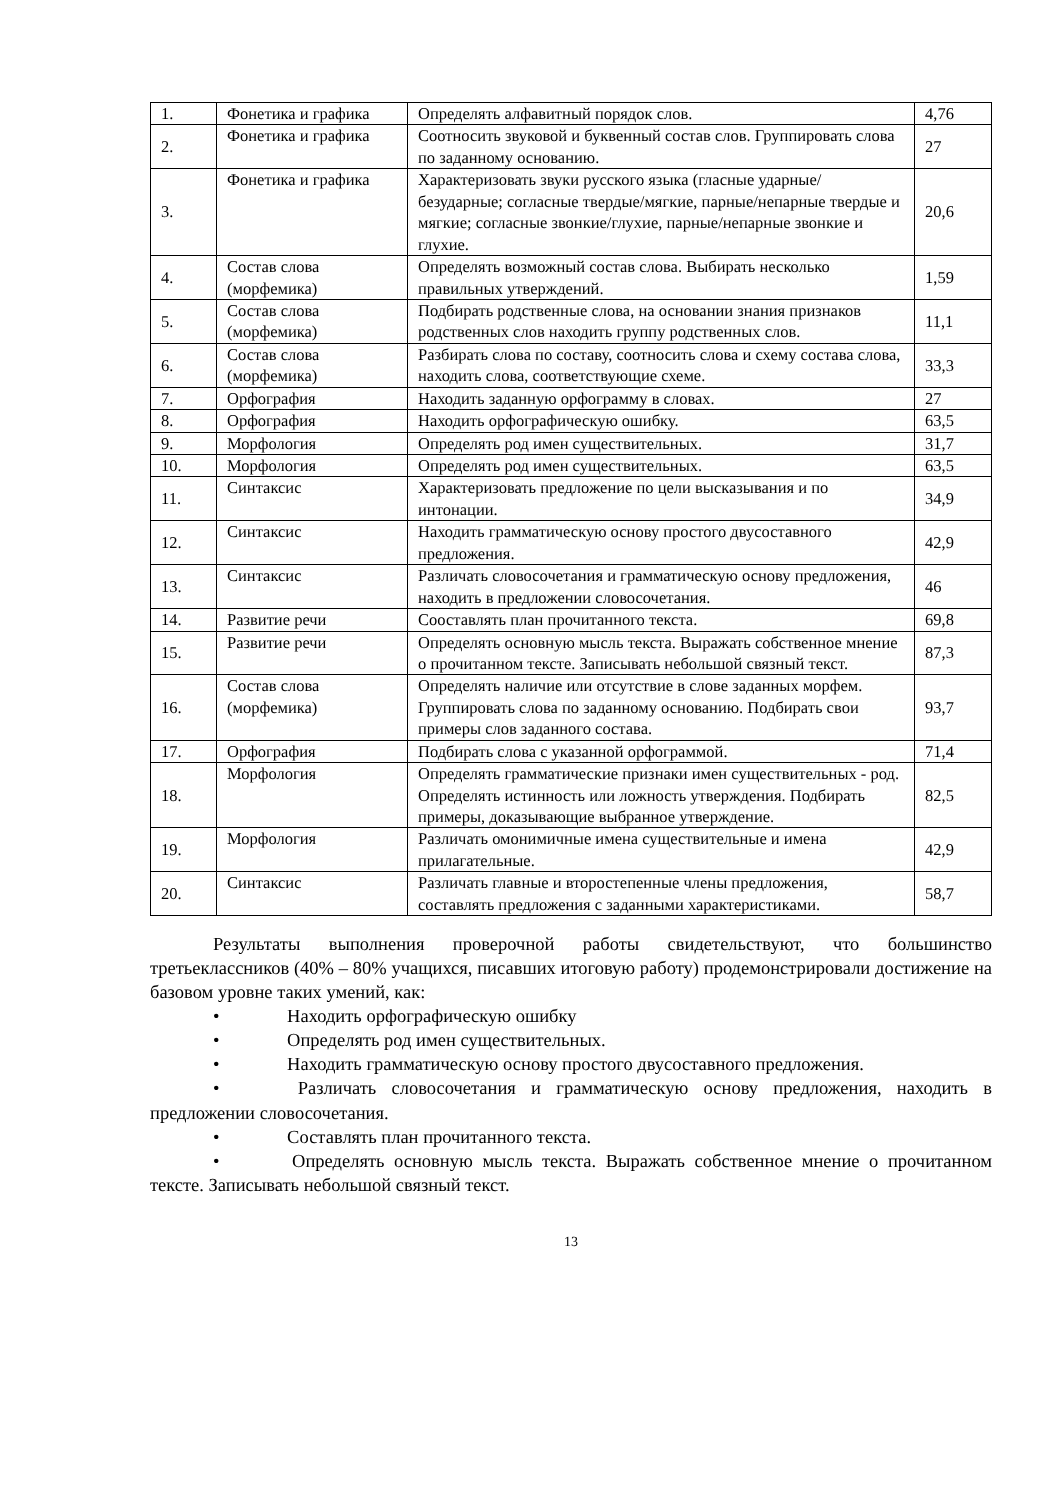| 1. | Фонетика и графика | Определять алфавитный порядок слов. | 4,76 |
| 2. | Фонетика и графика | Соотносить звуковой и буквенный состав слов. Группировать слова по заданному основанию. | 27 |
| 3. | Фонетика и графика | Характеризовать звуки русского языка (гласные ударные/безударные; согласные твердые/мягкие, парные/непарные твердые и мягкие; согласные звонкие/глухие, парные/непарные звонкие и глухие. | 20,6 |
| 4. | Состав слова (морфемика) | Определять возможный состав слова. Выбирать несколько правильных утверждений. | 1,59 |
| 5. | Состав слова (морфемика) | Подбирать родственные слова, на основании знания признаков родственных слов находить группу родственных слов. | 11,1 |
| 6. | Состав слова (морфемика) | Разбирать слова по составу, соотносить слова и схему состава слова, находить слова, соответствующие схеме. | 33,3 |
| 7. | Орфография | Находить заданную орфограмму в словах. | 27 |
| 8. | Орфография | Находить орфографическую ошибку. | 63,5 |
| 9. | Морфология | Определять род имен существительных. | 31,7 |
| 10. | Морфология | Определять род имен существительных. | 63,5 |
| 11. | Синтаксис | Характеризовать предложение по цели высказывания и по интонации. | 34,9 |
| 12. | Синтаксис | Находить грамматическую основу простого двусоставного предложения. | 42,9 |
| 13. | Синтаксис | Различать словосочетания и грамматическую основу предложения, находить в предложении словосочетания. | 46 |
| 14. | Развитие речи | Сооставлять план прочитанного текста. | 69,8 |
| 15. | Развитие речи | Определять основную мысль текста. Выражать собственное мнение о прочитанном тексте. Записывать небольшой связный текст. | 87,3 |
| 16. | Состав слова (морфемика) | Определять наличие или отсутствие в слове заданных морфем. Группировать слова по заданному основанию. Подбирать свои примеры слов заданного состава. | 93,7 |
| 17. | Орфография | Подбирать слова с указанной орфограммой. | 71,4 |
| 18. | Морфология | Определять грамматические признаки имен существительных - род. Определять истинность или ложность утверждения. Подбирать примеры, доказывающие выбранное утверждение. | 82,5 |
| 19. | Морфология | Различать омонимичные имена существительные и имена прилагательные. | 42,9 |
| 20. | Синтаксис | Различать главные и второстепенные члены предложения, составлять предложения с заданными характеристиками. | 58,7 |
Результаты выполнения проверочной работы свидетельствуют, что большинство третьеклассников (40% – 80% учащихся, писавших итоговую работу) продемонстрировали достижение на базовом уровне таких умений, как:
• Находить орфографическую ошибку
• Определять род имен существительных.
• Находить грамматическую основу простого двусоставного предложения.
• Различать словосочетания и грамматическую основу предложения, находить в предложении словосочетания.
• Составлять план прочитанного текста.
• Определять основную мысль текста. Выражать собственное мнение о прочитанном тексте. Записывать небольшой связный текст.
13